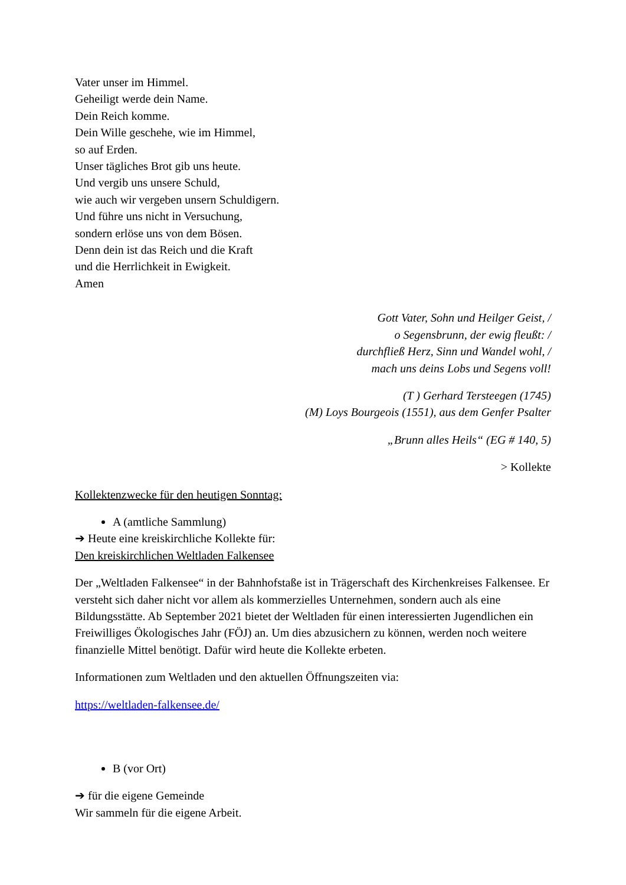Vater unser im Himmel.
Geheiligt werde dein Name.
Dein Reich komme.
Dein Wille geschehe, wie im Himmel,
so auf Erden.
Unser tägliches Brot gib uns heute.
Und vergib uns unsere Schuld,
wie auch wir vergeben unsern Schuldigern.
Und führe uns nicht in Versuchung,
sondern erlöse uns von dem Bösen.
Denn dein ist das Reich und die Kraft
und die Herrlichkeit in Ewigkeit.
Amen
Gott Vater, Sohn und Heilger Geist, /
o Segensbrunn, der ewig fleußt: /
durchfließ Herz, Sinn und Wandel wohl, /
mach uns deins Lobs und Segens voll!
(T ) Gerhard Tersteegen (1745)
(M) Loys Bourgeois (1551), aus dem Genfer Psalter
„Brunn alles Heils“ (EG # 140, 5)
> Kollekte
Kollektenzwecke für den heutigen Sonntag:
A (amtliche Sammlung)
➔ Heute eine kreiskirchliche Kollekte für:
Den kreiskirchlichen Weltladen Falkensee
Der „Weltladen Falkensee“ in der Bahnhofstaße ist in Trägerschaft des Kirchenkreises Falkensee. Er versteht sich daher nicht vor allem als kommerzielles Unternehmen, sondern auch als eine Bildungsstätte. Ab September 2021 bietet der Weltladen für einen interessierten Jugendlichen ein Freiwilliges Ökologisches Jahr (FÖJ) an. Um dies abzusichern zu können, werden noch weitere finanzielle Mittel benötigt. Dafür wird heute die Kollekte erbeten.
Informationen zum Weltladen und den aktuellen Öffnungszeiten via:
https://weltladen-falkensee.de/
B (vor Ort)
➔ für die eigene Gemeinde
Wir sammeln für die eigene Arbeit.